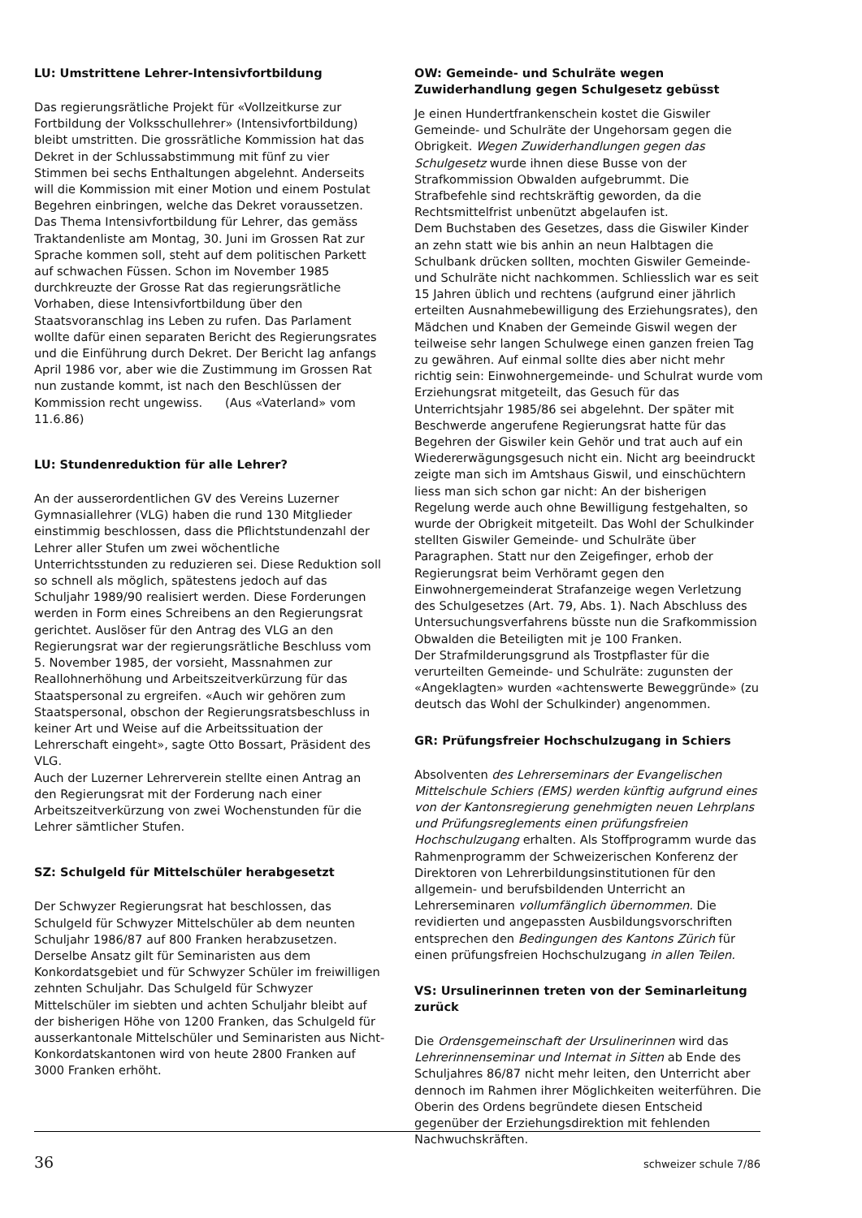LU: Umstrittene Lehrer-Intensivfortbildung
Das regierungsrätliche Projekt für «Vollzeitkurse zur Fortbildung der Volksschullehrer» (Intensivfortbildung) bleibt umstritten. Die grossrätliche Kommission hat das Dekret in der Schlussabstimmung mit fünf zu vier Stimmen bei sechs Enthaltungen abgelehnt. Anderseits will die Kommission mit einer Motion und einem Postulat Begehren einbringen, welche das Dekret voraussetzen. Das Thema Intensivfortbildung für Lehrer, das gemäss Traktandenliste am Montag, 30. Juni im Grossen Rat zur Sprache kommen soll, steht auf dem politischen Parkett auf schwachen Füssen. Schon im November 1985 durchkreuzte der Grosse Rat das regierungsrätliche Vorhaben, diese Intensivfortbildung über den Staatsvoranschlag ins Leben zu rufen. Das Parlament wollte dafür einen separaten Bericht des Regierungsrates und die Einführung durch Dekret. Der Bericht lag anfangs April 1986 vor, aber wie die Zustimmung im Grossen Rat nun zustande kommt, ist nach den Beschlüssen der Kommission recht ungewiss. (Aus «Vaterland» vom 11.6.86)
LU: Stundenreduktion für alle Lehrer?
An der ausserordentlichen GV des Vereins Luzerner Gymnasiallehrer (VLG) haben die rund 130 Mitglieder einstimmig beschlossen, dass die Pflichtstundenzahl der Lehrer aller Stufen um zwei wöchentliche Unterrichtsstunden zu reduzieren sei. Diese Reduktion soll so schnell als möglich, spätestens jedoch auf das Schuljahr 1989/90 realisiert werden. Diese Forderungen werden in Form eines Schreibens an den Regierungsrat gerichtet. Auslöser für den Antrag des VLG an den Regierungsrat war der regierungsrätliche Beschluss vom 5. November 1985, der vorsieht, Massnahmen zur Reallohnerhöhung und Arbeitszeitverkürzung für das Staatspersonal zu ergreifen. «Auch wir gehören zum Staatspersonal, obschon der Regierungsratsbeschluss in keiner Art und Weise auf die Arbeitssituation der Lehrerschaft eingeht», sagte Otto Bossart, Präsident des VLG.
Auch der Luzerner Lehrerverein stellte einen Antrag an den Regierungsrat mit der Forderung nach einer Arbeitszeitverkürzung von zwei Wochenstunden für die Lehrer sämtlicher Stufen.
SZ: Schulgeld für Mittelschüler herabgesetzt
Der Schwyzer Regierungsrat hat beschlossen, das Schulgeld für Schwyzer Mittelschüler ab dem neunten Schuljahr 1986/87 auf 800 Franken herabzusetzen. Derselbe Ansatz gilt für Seminaristen aus dem Konkordatsgebiet und für Schwyzer Schüler im freiwilligen zehnten Schuljahr. Das Schulgeld für Schwyzer Mittelschüler im siebten und achten Schuljahr bleibt auf der bisherigen Höhe von 1200 Franken, das Schulgeld für ausserkantonale Mittelschüler und Seminaristen aus Nicht-Konkordatskantonen wird von heute 2800 Franken auf 3000 Franken erhöht.
OW: Gemeinde- und Schulräte wegen Zuwiderhandlung gegen Schulgesetz gebüsst
Je einen Hundertfrankenschein kostet die Giswiler Gemeinde- und Schulräte der Ungehorsam gegen die Obrigkeit. Wegen Zuwiderhandlungen gegen das Schulgesetz wurde ihnen diese Busse von der Strafkommission Obwalden aufgebrummt. Die Strafbefehle sind rechtskräftig geworden, da die Rechtsmittelfrist unbenützt abgelaufen ist.
Dem Buchstaben des Gesetzes, dass die Giswiler Kinder an zehn statt wie bis anhin an neun Halbtagen die Schulbank drücken sollten, mochten Giswiler Gemeinde- und Schulräte nicht nachkommen. Schliesslich war es seit 15 Jahren üblich und rechtens (aufgrund einer jährlich erteilten Ausnahmebewilligung des Erziehungsrates), den Mädchen und Knaben der Gemeinde Giswil wegen der teilweise sehr langen Schulwege einen ganzen freien Tag zu gewähren. Auf einmal sollte dies aber nicht mehr richtig sein: Einwohnergemeinde- und Schulrat wurde vom Erziehungsrat mitgeteilt, das Gesuch für das Unterrichtsjahr 1985/86 sei abgelehnt. Der später mit Beschwerde angerufene Regierungsrat hatte für das Begehren der Giswiler kein Gehör und trat auch auf ein Wiedererwägungsgesuch nicht ein. Nicht arg beeindruckt zeigte man sich im Amtshaus Giswil, und einschüchtern liess man sich schon gar nicht: An der bisherigen Regelung werde auch ohne Bewilligung festgehalten, so wurde der Obrigkeit mitgeteilt. Das Wohl der Schulkinder stellten Giswiler Gemeinde- und Schulräte über Paragraphen. Statt nur den Zeigefinger, erhob der Regierungsrat beim Verhöramt gegen den Einwohnergemeinderat Strafanzeige wegen Verletzung des Schulgesetzes (Art. 79, Abs. 1). Nach Abschluss des Untersuchungsverfahrens büsste nun die Srafkommission Obwalden die Beteiligten mit je 100 Franken.
Der Strafmilderungsgrund als Trostpflaster für die verurteilten Gemeinde- und Schulräte: zugunsten der «Angeklagten» wurden «achtenswerte Beweggründe» (zu deutsch das Wohl der Schulkinder) angenommen.
GR: Prüfungsfreier Hochschulzugang in Schiers
Absolventen des Lehrerseminars der Evangelischen Mittelschule Schiers (EMS) werden künftig aufgrund eines von der Kantonsregierung genehmigten neuen Lehrplans und Prüfungsreglements einen prüfungsfreien Hochschulzugang erhalten. Als Stoffprogramm wurde das Rahmenprogramm der Schweizerischen Konferenz der Direktoren von Lehrerbildungsinstitutionen für den allgemein- und berufsbildenden Unterricht an Lehrerseminaren vollumfänglich übernommen. Die revidierten und angepassten Ausbildungsvorschriften entsprechen den Bedingungen des Kantons Zürich für einen prüfungsfreien Hochschulzugang in allen Teilen.
VS: Ursulinerinnen treten von der Seminarleitung zurück
Die Ordensgemeinschaft der Ursulinerinnen wird das Lehrerinnenseminar und Internat in Sitten ab Ende des Schuljahres 86/87 nicht mehr leiten, den Unterricht aber dennoch im Rahmen ihrer Möglichkeiten weiterführen. Die Oberin des Ordens begründete diesen Entscheid gegenüber der Erziehungsdirektion mit fehlenden Nachwuchskräften.
36 schweizer schule 7/86